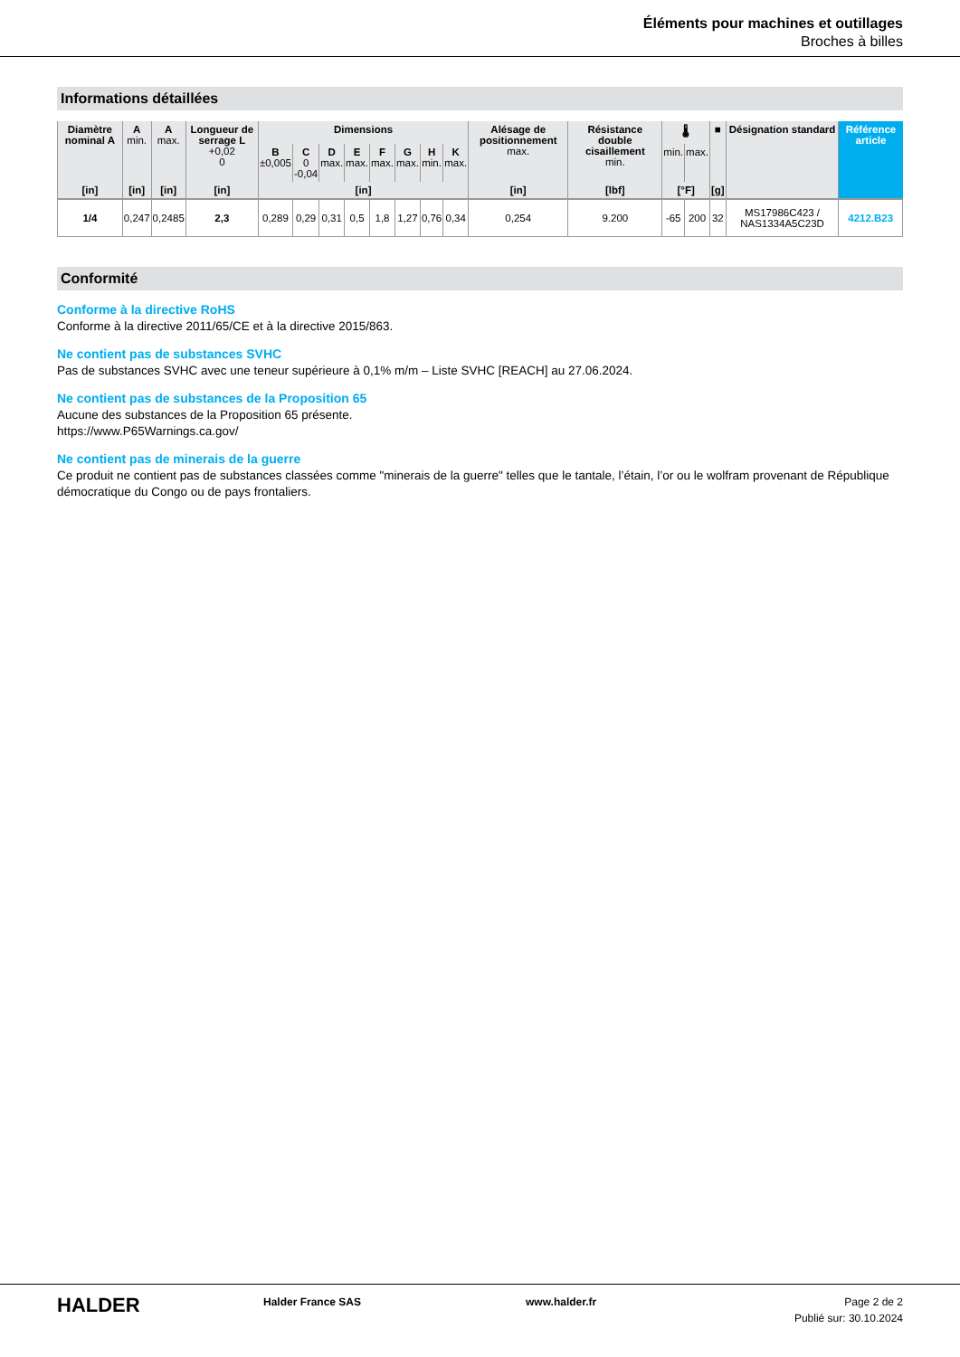Éléments pour machines et outillages
Broches à billes
Informations détaillées
| Diamètre nominal A | A min. | A max. | Longueur de serrage L +0,02 0 | Dimensions | | | | | | | | Alésage de positionnement max. | Résistance double cisaillement min. | 🌡 | | ■ | Désignation standard | Référence article |
| --- | --- | --- | --- | --- | --- | --- | --- | --- | --- | --- | --- | --- | --- | --- | --- | --- | --- | --- |
| | | | | B ±0,005 | C 0 -0,04 | D max. | E max. | F max. | G max. | H min. | K max. | | | min. | max. | | | |
| [in] | [in] | [in] | [in] | [in] | | | | | | | | [in] | [lbf] | [°F] | | [g] | | |
| 1/4 | 0,247 | 0,2485 | 2,3 | 0,289 | 0,29 | 0,31 | 0,5 | 1,8 | 1,27 | 0,76 | 0,34 | 0,254 | 9.200 | -65 | 200 | 32 | MS17986C423 / NAS1334A5C23D | 4212.B23 |
Conformité
Conforme à la directive RoHS
Conforme à la directive 2011/65/CE et à la directive 2015/863.
Ne contient pas de substances SVHC
Pas de substances SVHC avec une teneur supérieure à 0,1% m/m – Liste SVHC [REACH] au 27.06.2024.
Ne contient pas de substances de la Proposition 65
Aucune des substances de la Proposition 65 présente.
https://www.P65Warnings.ca.gov/
Ne contient pas de minerais de la guerre
Ce produit ne contient pas de substances classées comme "minerais de la guerre" telles que le tantale, l’étain, l’or ou le wolfram provenant de République démocratique du Congo ou de pays frontaliers.
HALDER
Halder France SAS www.halder.fr Page 2 de 2
Publié sur: 30.10.2024